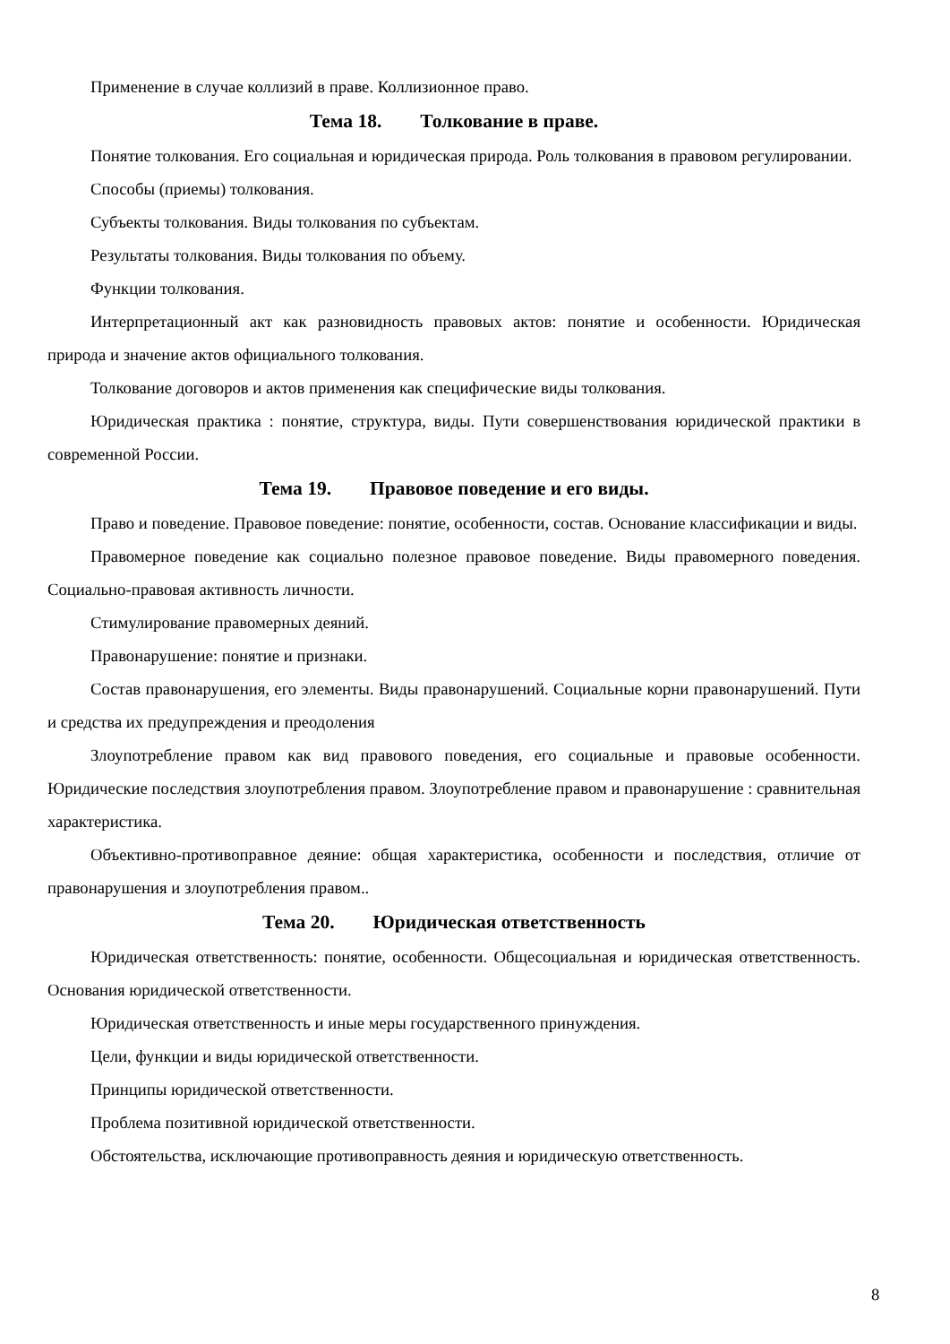Применение в случае коллизий в праве. Коллизионное право.
Тема 18. Толкование в праве.
Понятие толкования. Его социальная и юридическая природа. Роль толкования в правовом регулировании.
Способы (приемы) толкования.
Субъекты толкования. Виды толкования по субъектам.
Результаты толкования. Виды толкования по объему.
Функции толкования.
Интерпретационный акт как разновидность правовых актов: понятие и особенности. Юридическая природа и значение актов официального толкования.
Толкование договоров и актов применения как специфические виды толкования.
Юридическая практика : понятие, структура, виды. Пути совершенствования юридической практики в современной России.
Тема 19. Правовое поведение и его виды.
Право и поведение. Правовое поведение: понятие, особенности, состав. Основание классификации и виды.
Правомерное поведение как социально полезное правовое поведение. Виды правомерного поведения. Социально-правовая активность личности.
Стимулирование правомерных деяний.
Правонарушение: понятие и признаки.
Состав правонарушения, его элементы. Виды правонарушений. Социальные корни правонарушений. Пути и средства их предупреждения и преодоления
Злоупотребление правом как вид правового поведения, его социальные и правовые особенности. Юридические последствия злоупотребления правом. Злоупотребление правом и правонарушение : сравнительная характеристика.
Объективно-противоправное деяние: общая характеристика, особенности и последствия, отличие от правонарушения и злоупотребления правом..
Тема 20. Юридическая ответственность
Юридическая ответственность: понятие, особенности. Общесоциальная и юридическая ответственность. Основания юридической ответственности.
Юридическая ответственность и иные меры государственного принуждения.
Цели, функции и виды юридической ответственности.
Принципы юридической ответственности.
Проблема позитивной юридической ответственности.
Обстоятельства, исключающие противоправность деяния и юридическую ответственность.
8